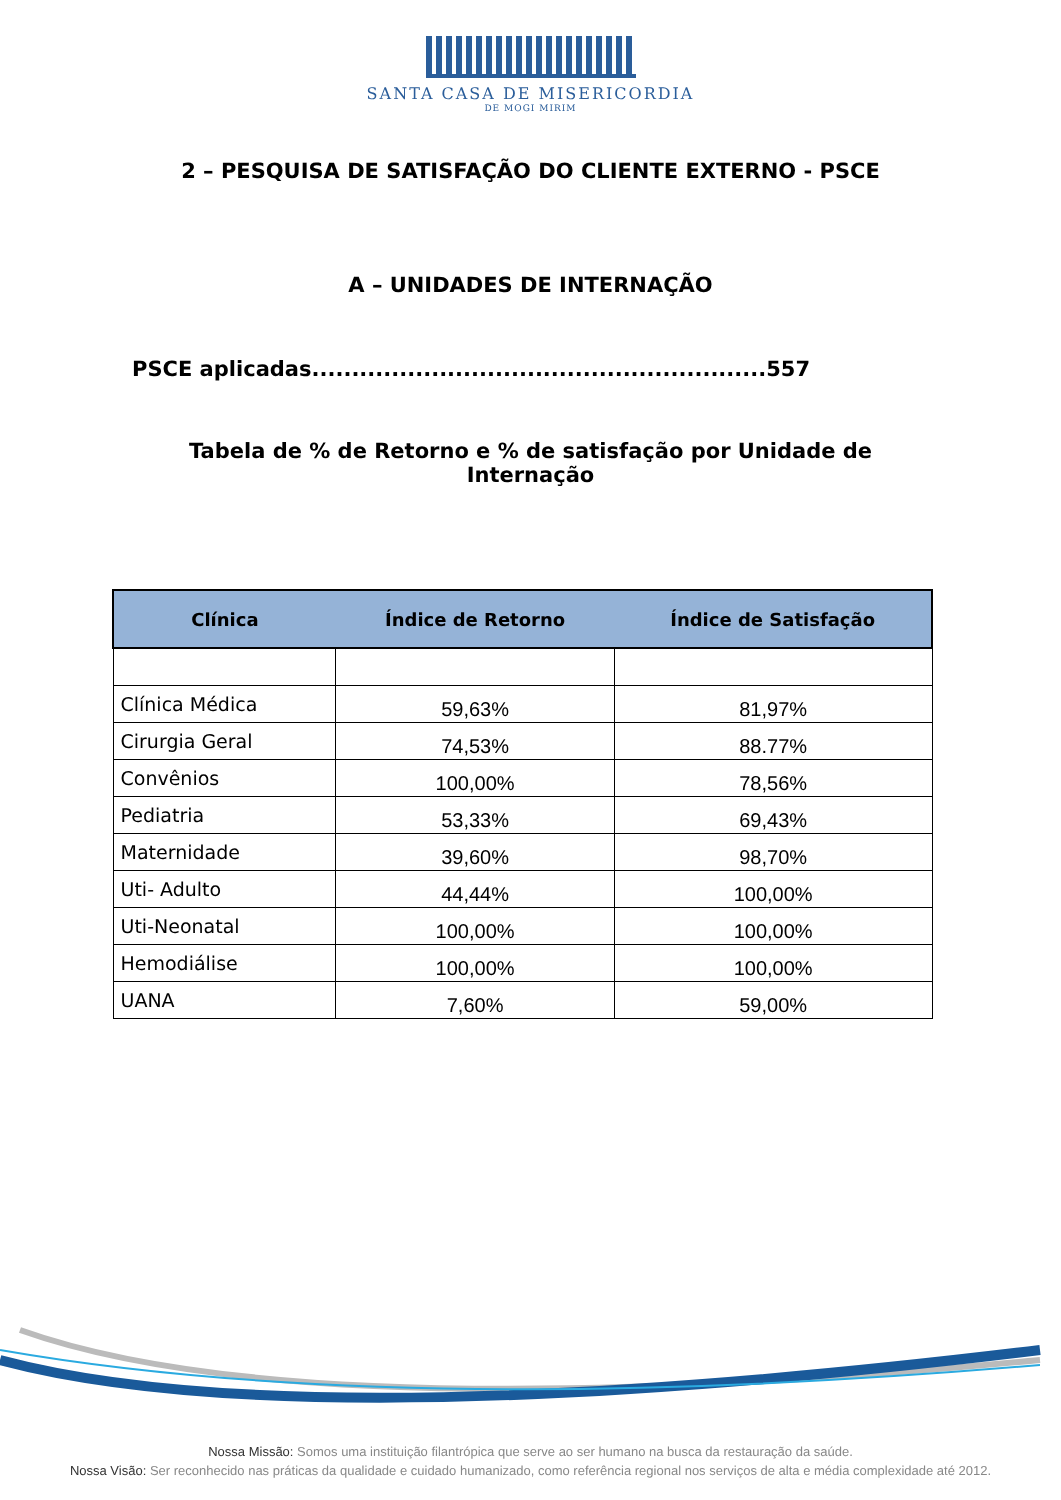SANTA CASA DE MISERICORDIA
DE MOGI MIRIM
2 – PESQUISA DE SATISFAÇÃO DO CLIENTE EXTERNO - PSCE
A – UNIDADES DE INTERNAÇÃO
PSCE aplicadas.........................................................557
Tabela de % de Retorno e % de satisfação por Unidade de
Internação
| Clínica | Índice de Retorno | Índice de Satisfação |
| --- | --- | --- |
| Clínica Médica | 59,63% | 81,97% |
| Cirurgia Geral | 74,53% | 88.77% |
| Convênios | 100,00% | 78,56% |
| Pediatria | 53,33% | 69,43% |
| Maternidade | 39,60% | 98,70% |
| Uti- Adulto | 44,44% | 100,00% |
| Uti-Neonatal | 100,00% | 100,00% |
| Hemodiálise | 100,00% | 100,00% |
| UANA | 7,60% | 59,00% |
Nossa Missão: Somos uma instituição filantrópica que serve ao ser humano na busca da restauração da saúde.
Nossa Visão: Ser reconhecido nas práticas da qualidade e cuidado humanizado, como referência regional nos serviços de alta e média complexidade até 2012.